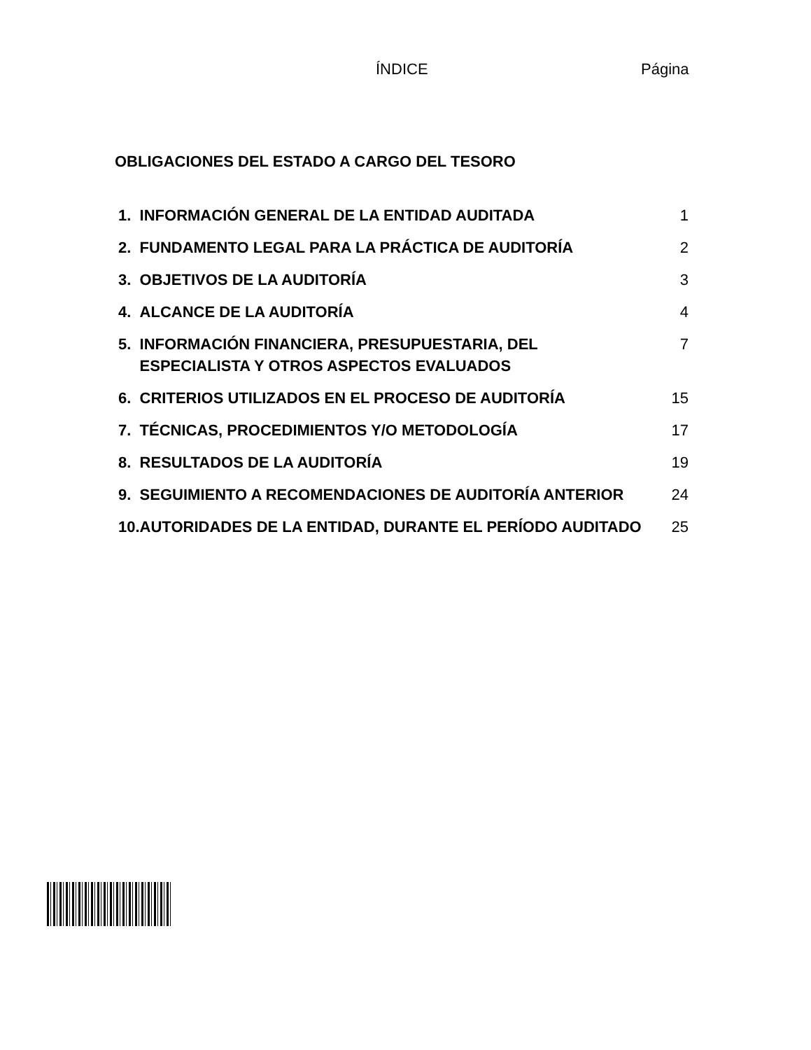ÍNDICE Página
OBLIGACIONES DEL ESTADO A CARGO DEL TESORO
| 1. | INFORMACIÓN GENERAL DE LA ENTIDAD AUDITADA | 1 |
| 2. | FUNDAMENTO LEGAL PARA LA PRÁCTICA DE AUDITORÍA | 2 |
| 3. | OBJETIVOS DE LA AUDITORÍA | 3 |
| 4. | ALCANCE DE LA AUDITORÍA | 4 |
| 5. | INFORMACIÓN FINANCIERA, PRESUPUESTARIA, DEL ESPECIALISTA Y OTROS ASPECTOS EVALUADOS | 7 |
| 6. | CRITERIOS UTILIZADOS EN EL PROCESO DE AUDITORÍA | 15 |
| 7. | TÉCNICAS, PROCEDIMIENTOS Y/O METODOLOGÍA | 17 |
| 8. | RESULTADOS DE LA AUDITORÍA | 19 |
| 9. | SEGUIMIENTO A RECOMENDACIONES DE AUDITORÍA ANTERIOR | 24 |
| 10. | AUTORIDADES DE LA ENTIDAD, DURANTE EL PERÍODO AUDITADO | 25 |